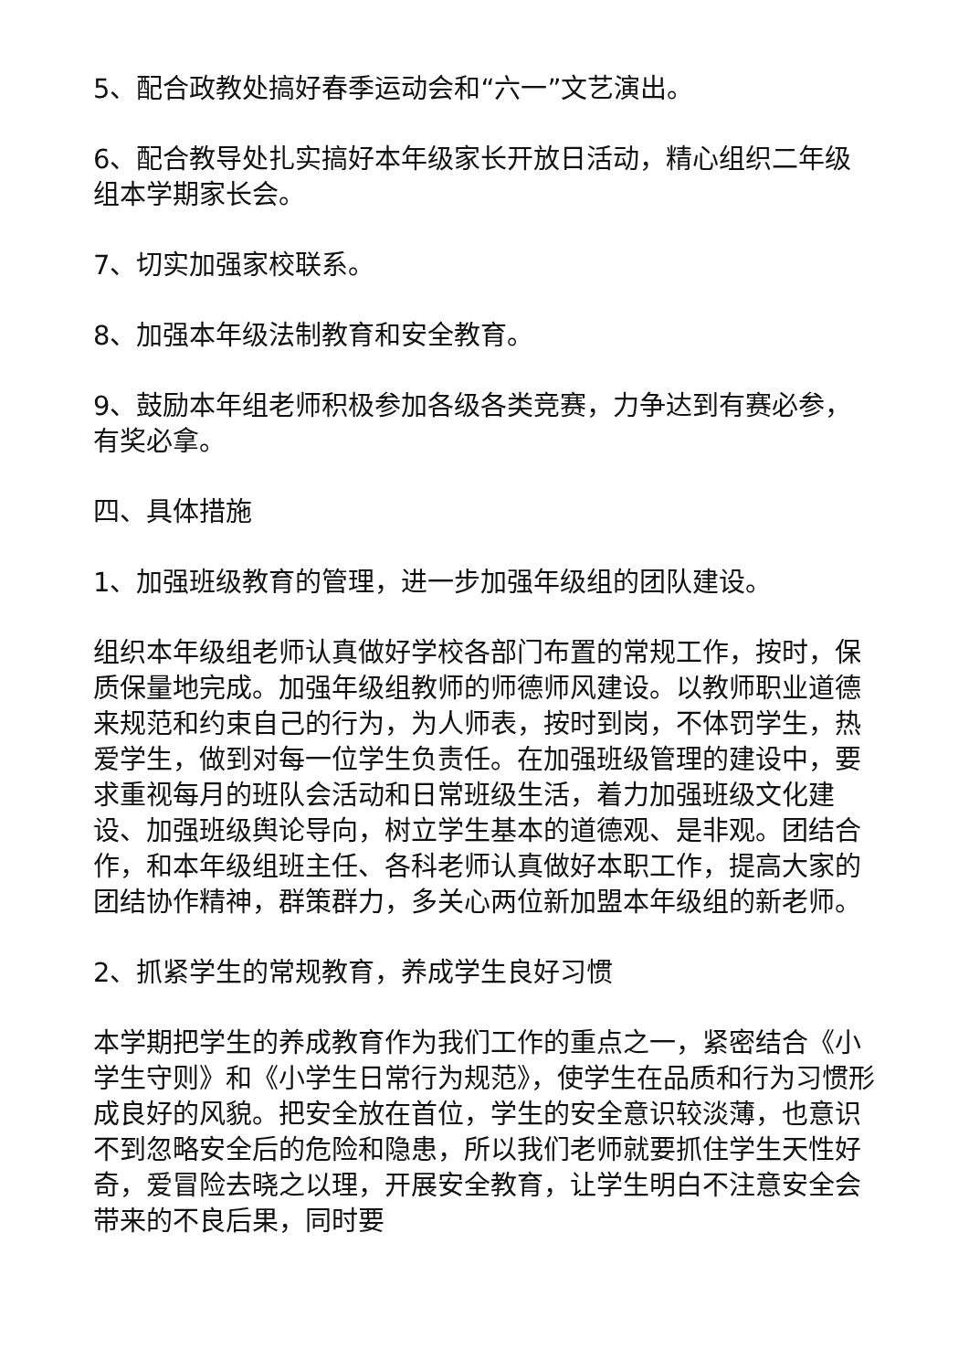5、配合政教处搞好春季运动会和“六一”文艺演出。
6、配合教导处扎实搞好本年级家长开放日活动，精心组织二年级组本学期家长会。
7、切实加强家校联系。
8、加强本年级法制教育和安全教育。
9、鼓励本年组老师积极参加各级各类竞赛，力争达到有赛必参，有奖必拿。
四、具体措施
1、加强班级教育的管理，进一步加强年级组的团队建设。
组织本年级组老师认真做好学校各部门布置的常规工作，按时，保质保量地完成。加强年级组教师的师德师风建设。以教师职业道德来规范和约束自己的行为，为人师表，按时到岗，不体罚学生，热爱学生，做到对每一位学生负责任。在加强班级管理的建设中，要求重视每月的班队会活动和日常班级生活，着力加强班级文化建设、加强班级舆论导向，树立学生基本的道德观、是非观。团结合作，和本年级组班主任、各科老师认真做好本职工作，提高大家的团结协作精神，群策群力，多关心两位新加盟本年级组的新老师。
2、抓紧学生的常规教育，养成学生良好习惯
本学期把学生的养成教育作为我们工作的重点之一，紧密结合《小学生守则》和《小学生日常行为规范》，使学生在品质和行为习惯形成良好的风貌。把安全放在首位，学生的安全意识较淡薄，也意识不到忽略安全后的危险和隐患，所以我们老师就要抓住学生天性好奇，爱冒险去晓之以理，开展安全教育，让学生明白不注意安全会带来的不良后果，同时要